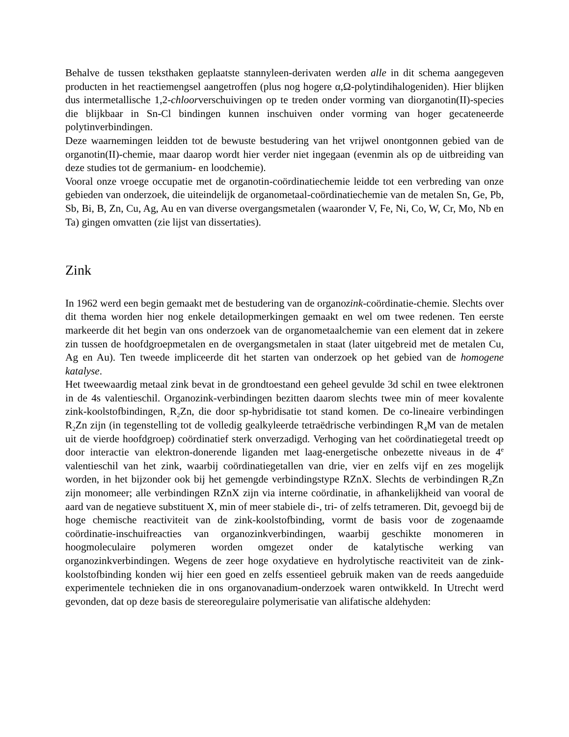Behalve de tussen teksthaken geplaatste stannyleen-derivaten werden alle in dit schema aangegeven producten in het reactiemengsel aangetroffen (plus nog hogere α,Ω-polytindihalogeniden). Hier blijken dus intermetallische 1,2-chloorverschuivingen op te treden onder vorming van diorganotin(II)-species die blijkbaar in Sn-Cl bindingen kunnen inschuiven onder vorming van hoger gecateneerde polytinverbindingen.
Deze waarnemingen leidden tot de bewuste bestudering van het vrijwel onontgonnen gebied van de organotin(II)-chemie, maar daarop wordt hier verder niet ingegaan (evenmin als op de uitbreiding van deze studies tot de germanium- en loodchemie).
Vooral onze vroege occupatie met de organotin-coördinatiechemie leidde tot een verbreding van onze gebieden van onderzoek, die uiteindelijk de organometaal-coördinatiechemie van de metalen Sn, Ge, Pb, Sb, Bi, B, Zn, Cu, Ag, Au en van diverse overgangsmetalen (waaronder V, Fe, Ni, Co, W, Cr, Mo, Nb en Ta) gingen omvatten (zie lijst van dissertaties).
Zink
In 1962 werd een begin gemaakt met de bestudering van de organozink-coördinatie-chemie. Slechts over dit thema worden hier nog enkele detailopmerkingen gemaakt en wel om twee redenen. Ten eerste markeerde dit het begin van ons onderzoek van de organometaalchemie van een element dat in zekere zin tussen de hoofdgroepmetalen en de overgangsmetalen in staat (later uitgebreid met de metalen Cu, Ag en Au). Ten tweede impliceerde dit het starten van onderzoek op het gebied van de homogene katalyse.
Het tweewaardig metaal zink bevat in de grondtoestand een geheel gevulde 3d schil en twee elektronen in de 4s valentieschil. Organozink-verbindingen bezitten daarom slechts twee min of meer kovalente zink-koolstofbindingen, R<sub>2</sub>Zn, die door sp-hybridisatie tot stand komen. De co-lineaire verbindingen R<sub>2</sub>Zn zijn (in tegenstelling tot de volledig gealkyleerde tetraëdrische verbindingen R<sub>4</sub>M van de metalen uit de vierde hoofdgroep) coördinatief sterk onverzadigd. Verhoging van het coördinatiegetal treedt op door interactie van elektron-donerende liganden met laag-energetische onbezette niveaus in de 4<sup>e</sup> valentieschil van het zink, waarbij coördinatiegetallen van drie, vier en zelfs vijf en zes mogelijk worden, in het bijzonder ook bij het gemengde verbindingstype RZnX. Slechts de verbindingen R<sub>2</sub>Zn zijn monomeer; alle verbindingen RZnX zijn via interne coördinatie, in afhankelijkheid van vooral de aard van de negatieve substituent X, min of meer stabiele di-, tri- of zelfs tetrameren. Dit, gevoegd bij de hoge chemische reactiviteit van de zink-koolstofbinding, vormt de basis voor de zogenaamde coördinatie-inschuifreacties van organozinkverbindingen, waarbij geschikte monomeren in hoogmoleculaire polymeren worden omgezet onder de katalytische werking van organozinkverbindingen. Wegens de zeer hoge oxydatieve en hydrolytische reactiviteit van de zink-koolstofbinding konden wij hier een goed en zelfs essentieel gebruik maken van de reeds aangeduide experimentele technieken die in ons organovanadium-onderzoek waren ontwikkeld. In Utrecht werd gevonden, dat op deze basis de stereoregulaire polymerisatie van alifatische aldehyden: